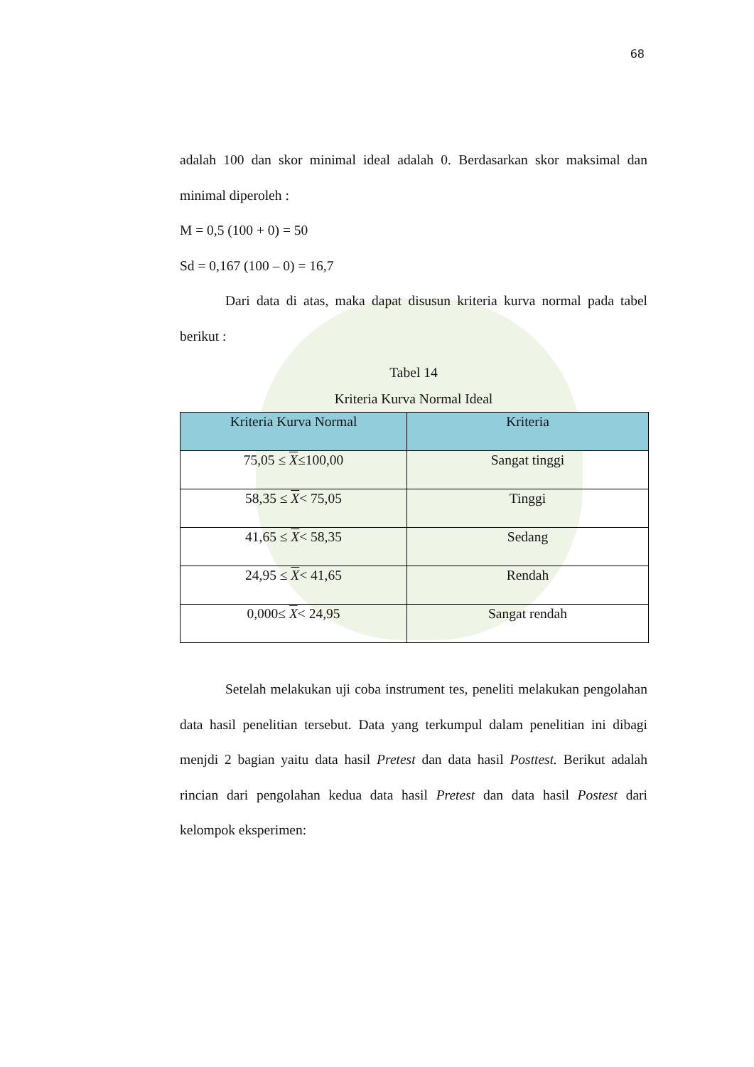68
adalah 100 dan skor minimal ideal adalah 0. Berdasarkan skor maksimal dan minimal diperoleh :
M = 0,5 (100 + 0) = 50
Sd = 0,167 (100 – 0) = 16,7
Dari data di atas, maka dapat disusun kriteria kurva normal pada tabel berikut :
Tabel 14
Kriteria Kurva Normal Ideal
| Kriteria Kurva Normal | Kriteria |
| --- | --- |
| 75,05 ≤ X ≤100,00 | Sangat tinggi |
| 58,35 ≤ X < 75,05 | Tinggi |
| 41,65 ≤ X < 58,35 | Sedang |
| 24,95 ≤ X < 41,65 | Rendah |
| 0,000≤ X < 24,95 | Sangat rendah |
Setelah melakukan uji coba instrument tes, peneliti melakukan pengolahan data hasil penelitian tersebut. Data yang terkumpul dalam penelitian ini dibagi menjdi 2 bagian yaitu data hasil Pretest dan data hasil Posttest. Berikut adalah rincian dari pengolahan kedua data hasil Pretest dan data hasil Postest dari kelompok eksperimen: